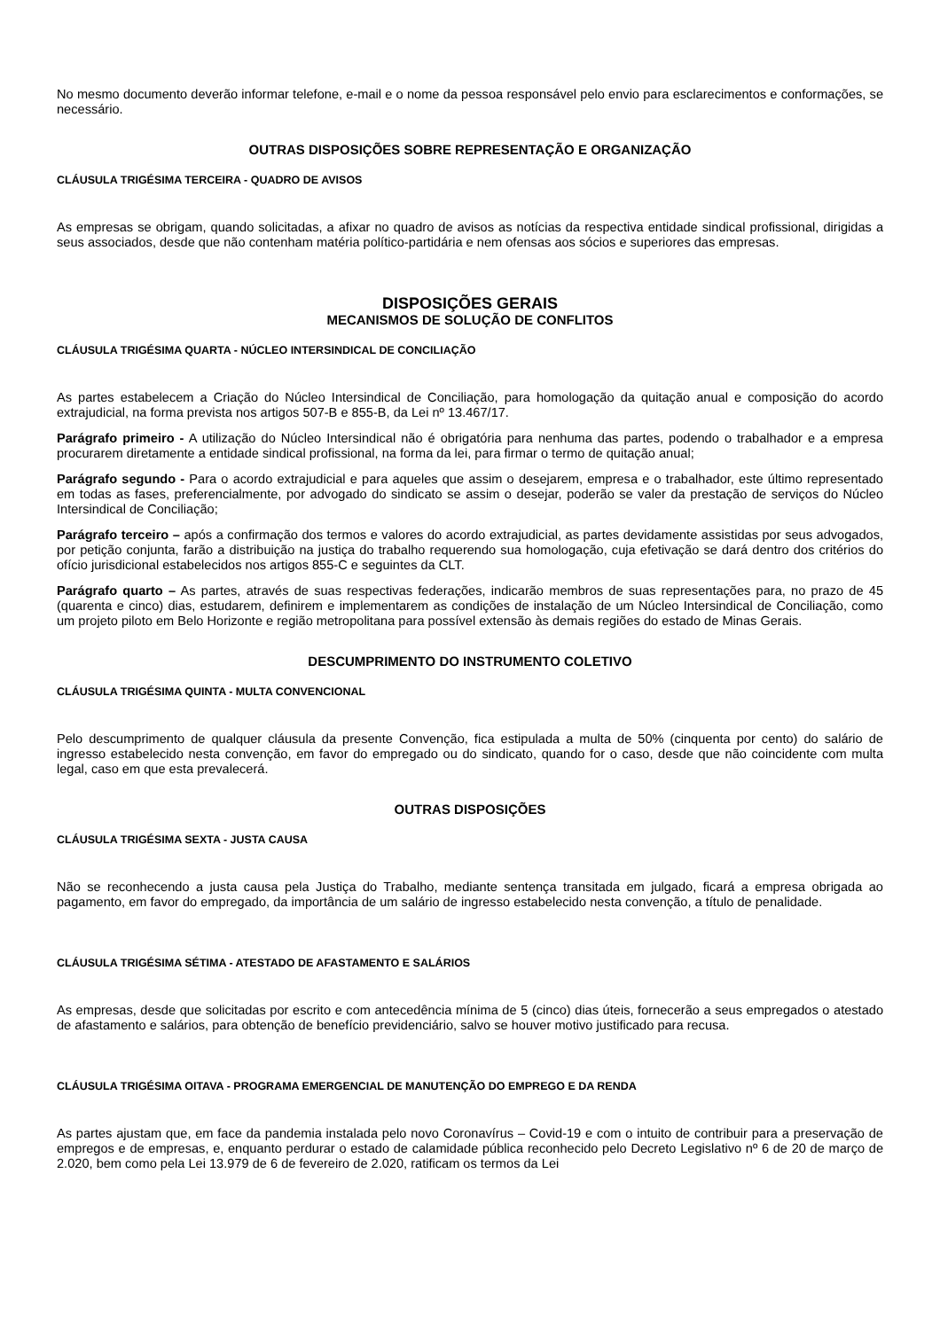No mesmo documento deverão informar telefone, e-mail e o nome da pessoa responsável pelo envio para esclarecimentos e conformações, se necessário.
OUTRAS DISPOSIÇÕES SOBRE REPRESENTAÇÃO E ORGANIZAÇÃO
CLÁUSULA TRIGÉSIMA TERCEIRA - QUADRO DE AVISOS
As empresas se obrigam, quando solicitadas, a afixar no quadro de avisos as notícias da respectiva entidade sindical profissional, dirigidas a seus associados, desde que não contenham matéria político-partidária e nem ofensas aos sócios e superiores das empresas.
DISPOSIÇÕES GERAIS
MECANISMOS DE SOLUÇÃO DE CONFLITOS
CLÁUSULA TRIGÉSIMA QUARTA - NÚCLEO INTERSINDICAL DE CONCILIAÇÃO
As partes estabelecem a Criação do Núcleo Intersindical de Conciliação, para homologação da quitação anual e composição do acordo extrajudicial, na forma prevista nos artigos 507-B e 855-B, da Lei nº 13.467/17.
Parágrafo primeiro - A utilização do Núcleo Intersindical não é obrigatória para nenhuma das partes, podendo o trabalhador e a empresa procurarem diretamente a entidade sindical profissional, na forma da lei, para firmar o termo de quitação anual;
Parágrafo segundo - Para o acordo extrajudicial e para aqueles que assim o desejarem, empresa e o trabalhador, este último representado em todas as fases, preferencialmente, por advogado do sindicato se assim o desejar, poderão se valer da prestação de serviços do Núcleo Intersindical de Conciliação;
Parágrafo terceiro – após a confirmação dos termos e valores do acordo extrajudicial, as partes devidamente assistidas por seus advogados, por petição conjunta, farão a distribuição na justiça do trabalho requerendo sua homologação, cuja efetivação se dará dentro dos critérios do ofício jurisdicional estabelecidos nos artigos 855-C e seguintes da CLT.
Parágrafo quarto – As partes, através de suas respectivas federações, indicarão membros de suas representações para, no prazo de 45 (quarenta e cinco) dias, estudarem, definirem e implementarem as condições de instalação de um Núcleo Intersindical de Conciliação, como um projeto piloto em Belo Horizonte e região metropolitana para possível extensão às demais regiões do estado de Minas Gerais.
DESCUMPRIMENTO DO INSTRUMENTO COLETIVO
CLÁUSULA TRIGÉSIMA QUINTA - MULTA CONVENCIONAL
Pelo descumprimento de qualquer cláusula da presente Convenção, fica estipulada a multa de 50% (cinquenta por cento) do salário de ingresso estabelecido nesta convenção, em favor do empregado ou do sindicato, quando for o caso, desde que não coincidente com multa legal, caso em que esta prevalecerá.
OUTRAS DISPOSIÇÕES
CLÁUSULA TRIGÉSIMA SEXTA - JUSTA CAUSA
Não se reconhecendo a justa causa pela Justiça do Trabalho, mediante sentença transitada em julgado, ficará a empresa obrigada ao pagamento, em favor do empregado, da importância de um salário de ingresso estabelecido nesta convenção, a título de penalidade.
CLÁUSULA TRIGÉSIMA SÉTIMA - ATESTADO DE AFASTAMENTO E SALÁRIOS
As empresas, desde que solicitadas por escrito e com antecedência mínima de 5 (cinco) dias úteis, fornecerão a seus empregados o atestado de afastamento e salários, para obtenção de benefício previdenciário, salvo se houver motivo justificado para recusa.
CLÁUSULA TRIGÉSIMA OITAVA - PROGRAMA EMERGENCIAL DE MANUTENÇÃO DO EMPREGO E DA RENDA
As partes ajustam que, em face da pandemia instalada pelo novo Coronavírus – Covid-19 e com o intuito de contribuir para a preservação de empregos e de empresas, e, enquanto perdurar o estado de calamidade pública reconhecido pelo Decreto Legislativo nº 6 de 20 de março de 2.020, bem como pela Lei 13.979 de 6 de fevereiro de 2.020, ratificam os termos da Lei